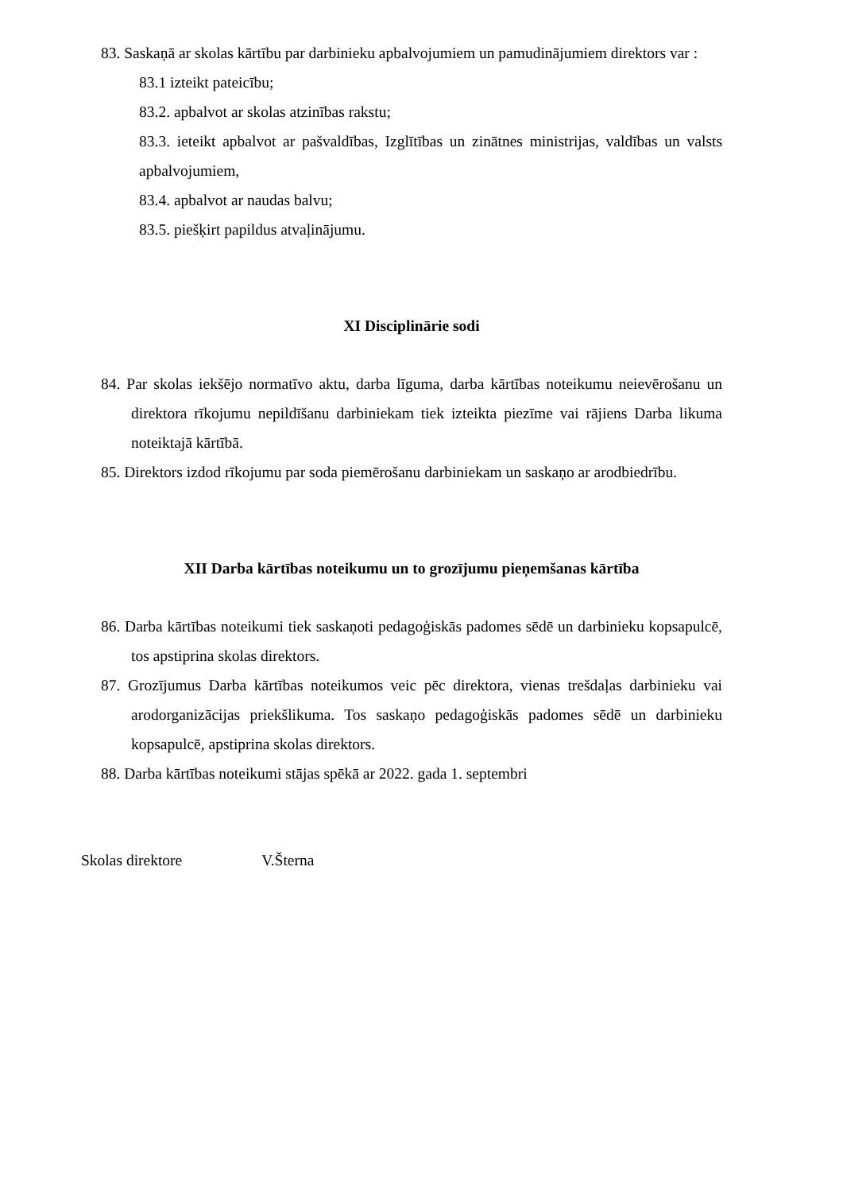83. Saskaņā ar skolas kārtību par darbinieku apbalvojumiem un pamudinājumiem direktors var :
83.1 izteikt pateicību;
83.2. apbalvot ar skolas atzinības rakstu;
83.3. ieteikt apbalvot ar pašvaldības, Izglītības un zinātnes ministrijas, valdības un valsts apbalvojumiem,
83.4. apbalvot ar naudas balvu;
83.5. piešķirt papildus atvaļinājumu.
XI Disciplinārie sodi
84. Par skolas iekšējo normatīvo aktu, darba līguma, darba kārtības noteikumu neievērošanu un direktora rīkojumu nepildīšanu darbiniekam tiek izteikta piezīme vai rājiens Darba likuma noteiktajā kārtībā.
85. Direktors izdod rīkojumu par soda piemērošanu darbiniekam un saskaņo ar arodbiedrību.
XII Darba kārtības noteikumu un to grozījumu pieņemšanas kārtība
86. Darba kārtības noteikumi tiek saskaņoti pedagoģiskās padomes sēdē un darbinieku kopsapulcē, tos apstiprina skolas direktors.
87. Grozījumus Darba kārtības noteikumos veic pēc direktora, vienas trešdaļas darbinieku vai arodorganizācijas priekšlikuma. Tos saskaņo pedagoģiskās padomes sēdē un darbinieku kopsapulcē, apstiprina skolas direktors.
88. Darba kārtības noteikumi stājas spēkā ar 2022. gada 1. septembri
Skolas direktore V.Šterna